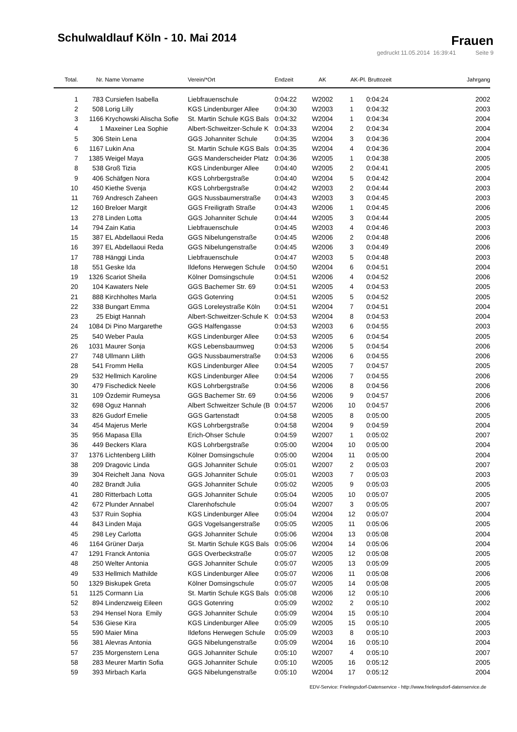Schulwaldlauf Köln - 10. Mai 2014
Frauen
gedruckt 11.05.2014 16:39:41 Seite 9
| Total. | Nr. | Name Vorname | Verein/*Ort | Endzeit | AK | AK-Pl. | Bruttozeit | Jahrgang |
| --- | --- | --- | --- | --- | --- | --- | --- | --- |
| 1 | 783 | Cursiefen Isabella | Liebfrauenschule | 0:04:22 | W2002 | 1 | 0:04:24 | 2002 |
| 2 | 508 | Lorig Lilly | KGS Lindenburger Allee | 0:04:30 | W2003 | 1 | 0:04:32 | 2003 |
| 3 | 1166 | Krychowski Alischa Sofie | St. Martin Schule KGS Bals | 0:04:32 | W2004 | 1 | 0:04:34 | 2004 |
| 4 | 1 | Maxeiner Lea Sophie | Albert-Schweitzer-Schule K | 0:04:33 | W2004 | 2 | 0:04:34 | 2004 |
| 5 | 306 | Stein Lena | GGS Johanniter Schule | 0:04:35 | W2004 | 3 | 0:04:36 | 2004 |
| 6 | 1167 | Lukin Ana | St. Martin Schule KGS Bals | 0:04:35 | W2004 | 4 | 0:04:36 | 2004 |
| 7 | 1385 | Weigel Maya | GGS Manderscheider Platz | 0:04:36 | W2005 | 1 | 0:04:38 | 2005 |
| 8 | 538 | Groß Tizia | KGS Lindenburger Allee | 0:04:40 | W2005 | 2 | 0:04:41 | 2005 |
| 9 | 406 | Schäfgen Nora | KGS Lohrbergstraße | 0:04:40 | W2004 | 5 | 0:04:42 | 2004 |
| 10 | 450 | Kiethe Svenja | KGS Lohrbergstraße | 0:04:42 | W2003 | 2 | 0:04:44 | 2003 |
| 11 | 769 | Andresch Zaheen | GGS Nussbaumerstraße | 0:04:43 | W2003 | 3 | 0:04:45 | 2003 |
| 12 | 160 | Breloer Margit | GGS Freiligrath Straße | 0:04:43 | W2006 | 1 | 0:04:45 | 2006 |
| 13 | 278 | Linden Lotta | GGS Johanniter Schule | 0:04:44 | W2005 | 3 | 0:04:44 | 2005 |
| 14 | 794 | Zain Katia | Liebfrauenschule | 0:04:45 | W2003 | 4 | 0:04:46 | 2003 |
| 15 | 387 | EL Abdellaoui Reda | GGS Nibelungenstraße | 0:04:45 | W2006 | 2 | 0:04:48 | 2006 |
| 16 | 397 | EL Abdellaoui Reda | GGS Nibelungenstraße | 0:04:45 | W2006 | 3 | 0:04:49 | 2006 |
| 17 | 788 | Hänggi Linda | Liebfrauenschule | 0:04:47 | W2003 | 5 | 0:04:48 | 2003 |
| 18 | 551 | Geske Ida | Ildefons Herwegen Schule | 0:04:50 | W2004 | 6 | 0:04:51 | 2004 |
| 19 | 1326 | Scariot Sheila | Kölner Domsingschule | 0:04:51 | W2006 | 4 | 0:04:52 | 2006 |
| 20 | 104 | Kawaters Nele | GGS Bachemer Str. 69 | 0:04:51 | W2005 | 4 | 0:04:53 | 2005 |
| 21 | 888 | Kirchholtes Marla | GGS Gotenring | 0:04:51 | W2005 | 5 | 0:04:52 | 2005 |
| 22 | 338 | Bungart Emma | GGS Loreleystraße Köln | 0:04:51 | W2004 | 7 | 0:04:51 | 2004 |
| 23 | 25 | Ebigt Hannah | Albert-Schweitzer-Schule K | 0:04:53 | W2004 | 8 | 0:04:53 | 2004 |
| 24 | 1084 | Di Pino Margarethe | GGS Halfengasse | 0:04:53 | W2003 | 6 | 0:04:55 | 2003 |
| 25 | 540 | Weber Paula | KGS Lindenburger Allee | 0:04:53 | W2005 | 6 | 0:04:54 | 2005 |
| 26 | 1031 | Maurer Sonja | KGS Lebensbaumweg | 0:04:53 | W2006 | 5 | 0:04:54 | 2006 |
| 27 | 748 | Ullmann Lilith | GGS Nussbaumerstraße | 0:04:53 | W2006 | 6 | 0:04:55 | 2006 |
| 28 | 541 | Fromm Hella | KGS Lindenburger Allee | 0:04:54 | W2005 | 7 | 0:04:57 | 2005 |
| 29 | 532 | Hellmich Karoline | KGS Lindenburger Allee | 0:04:54 | W2006 | 7 | 0:04:55 | 2006 |
| 30 | 479 | Fischedick Neele | KGS Lohrbergstraße | 0:04:56 | W2006 | 8 | 0:04:56 | 2006 |
| 31 | 109 | Özdemir Rumeysa | GGS Bachemer Str. 69 | 0:04:56 | W2006 | 9 | 0:04:57 | 2006 |
| 32 | 698 | Oguz Hannah | Albert Schweitzer Schule (B | 0:04:57 | W2006 | 10 | 0:04:57 | 2006 |
| 33 | 826 | Gudorf Emelie | GGS Gartenstadt | 0:04:58 | W2005 | 8 | 0:05:00 | 2005 |
| 34 | 454 | Majerus Merle | KGS Lohrbergstraße | 0:04:58 | W2004 | 9 | 0:04:59 | 2004 |
| 35 | 956 | Mapasa Ella | Erich-Ohser Schule | 0:04:59 | W2007 | 1 | 0:05:02 | 2007 |
| 36 | 449 | Beckers Klara | KGS Lohrbergstraße | 0:05:00 | W2004 | 10 | 0:05:00 | 2004 |
| 37 | 1376 | Lichtenberg Lilith | Kölner Domsingschule | 0:05:00 | W2004 | 11 | 0:05:00 | 2004 |
| 38 | 209 | Dragovic Linda | GGS Johanniter Schule | 0:05:01 | W2007 | 2 | 0:05:03 | 2007 |
| 39 | 304 | Reichelt Jana Nova | GGS Johanniter Schule | 0:05:01 | W2003 | 7 | 0:05:03 | 2003 |
| 40 | 282 | Brandt Julia | GGS Johanniter Schule | 0:05:02 | W2005 | 9 | 0:05:03 | 2005 |
| 41 | 280 | Ritterbach Lotta | GGS Johanniter Schule | 0:05:04 | W2005 | 10 | 0:05:07 | 2005 |
| 42 | 672 | Plunder Annabel | Clarenhofschule | 0:05:04 | W2007 | 3 | 0:05:05 | 2007 |
| 43 | 537 | Ruin Sophia | KGS Lindenburger Allee | 0:05:04 | W2004 | 12 | 0:05:07 | 2004 |
| 44 | 843 | Linden Maja | GGS Vogelsangerstraße | 0:05:05 | W2005 | 11 | 0:05:06 | 2005 |
| 45 | 298 | Ley Carlotta | GGS Johanniter Schule | 0:05:06 | W2004 | 13 | 0:05:08 | 2004 |
| 46 | 1164 | Grüner Darja | St. Martin Schule KGS Bals | 0:05:06 | W2004 | 14 | 0:05:06 | 2004 |
| 47 | 1291 | Franck Antonia | GGS Overbeckstraße | 0:05:07 | W2005 | 12 | 0:05:08 | 2005 |
| 48 | 250 | Welter Antonia | GGS Johanniter Schule | 0:05:07 | W2005 | 13 | 0:05:09 | 2005 |
| 49 | 533 | Hellmich Mathilde | KGS Lindenburger Allee | 0:05:07 | W2006 | 11 | 0:05:08 | 2006 |
| 50 | 1329 | Biskupek Greta | Kölner Domsingschule | 0:05:07 | W2005 | 14 | 0:05:08 | 2005 |
| 51 | 1125 | Cormann Lia | St. Martin Schule KGS Bals | 0:05:08 | W2006 | 12 | 0:05:10 | 2006 |
| 52 | 894 | Lindenzweig Eileen | GGS Gotenring | 0:05:09 | W2002 | 2 | 0:05:10 | 2002 |
| 53 | 294 | Hensel Nora Emily | GGS Johanniter Schule | 0:05:09 | W2004 | 15 | 0:05:10 | 2004 |
| 54 | 536 | Giese Kira | KGS Lindenburger Allee | 0:05:09 | W2005 | 15 | 0:05:10 | 2005 |
| 55 | 590 | Maier Mina | Ildefons Herwegen Schule | 0:05:09 | W2003 | 8 | 0:05:10 | 2003 |
| 56 | 381 | Alevras Antonia | GGS Nibelungenstraße | 0:05:09 | W2004 | 16 | 0:05:10 | 2004 |
| 57 | 235 | Morgenstern Lena | GGS Johanniter Schule | 0:05:10 | W2007 | 4 | 0:05:10 | 2007 |
| 58 | 283 | Meurer Martin Sofia | GGS Johanniter Schule | 0:05:10 | W2005 | 16 | 0:05:12 | 2005 |
| 59 | 393 | Mirbach Karla | GGS Nibelungenstraße | 0:05:10 | W2004 | 17 | 0:05:12 | 2004 |
EDV-Service: Frielingsdorf-Datenservice - http://www.frielingsdorf-datenservice.de